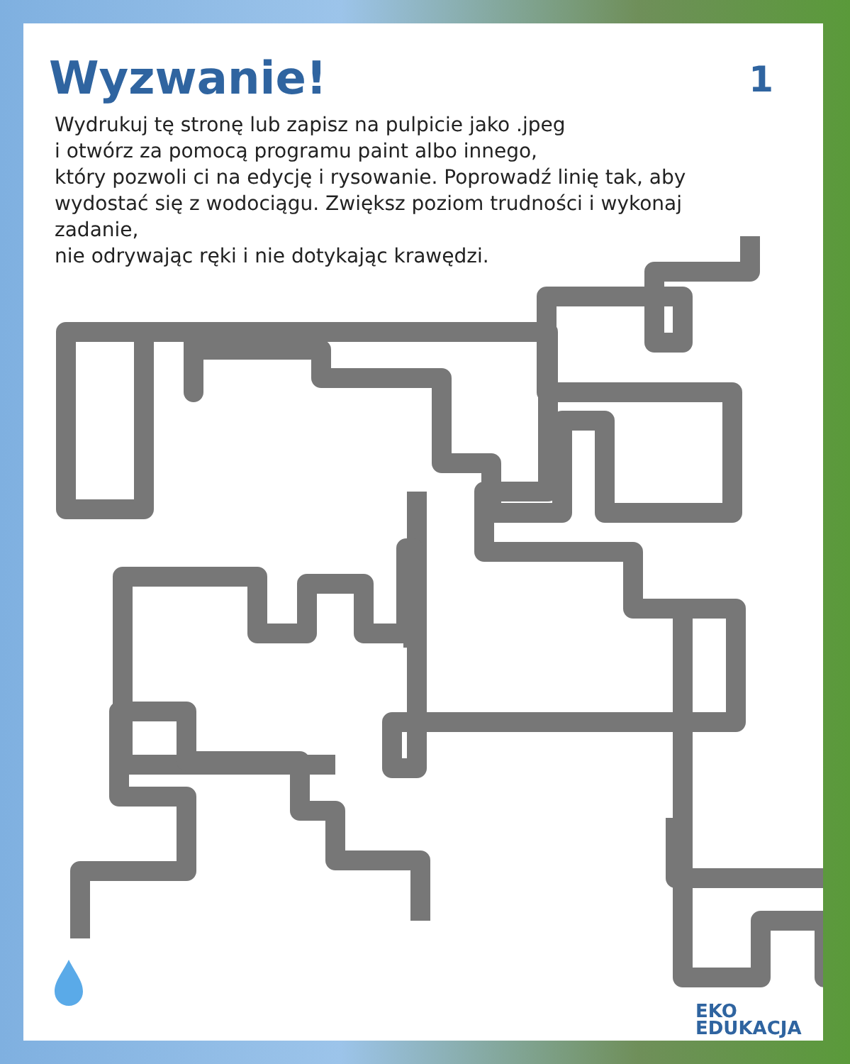Wyzwanie!
1
Wydrukuj tę stronę lub zapisz na pulpicie jako .jpeg
i otwórz za pomocą programu paint albo innego,
który pozwoli ci na edycję i rysowanie. Poprowadź linię tak, aby
wydostać się z wodociągu. Zwiększ poziom trudności i wykonaj zadanie,
nie odrywając ręki i nie dotykając krawędzi.
EKO
EDUKACJA